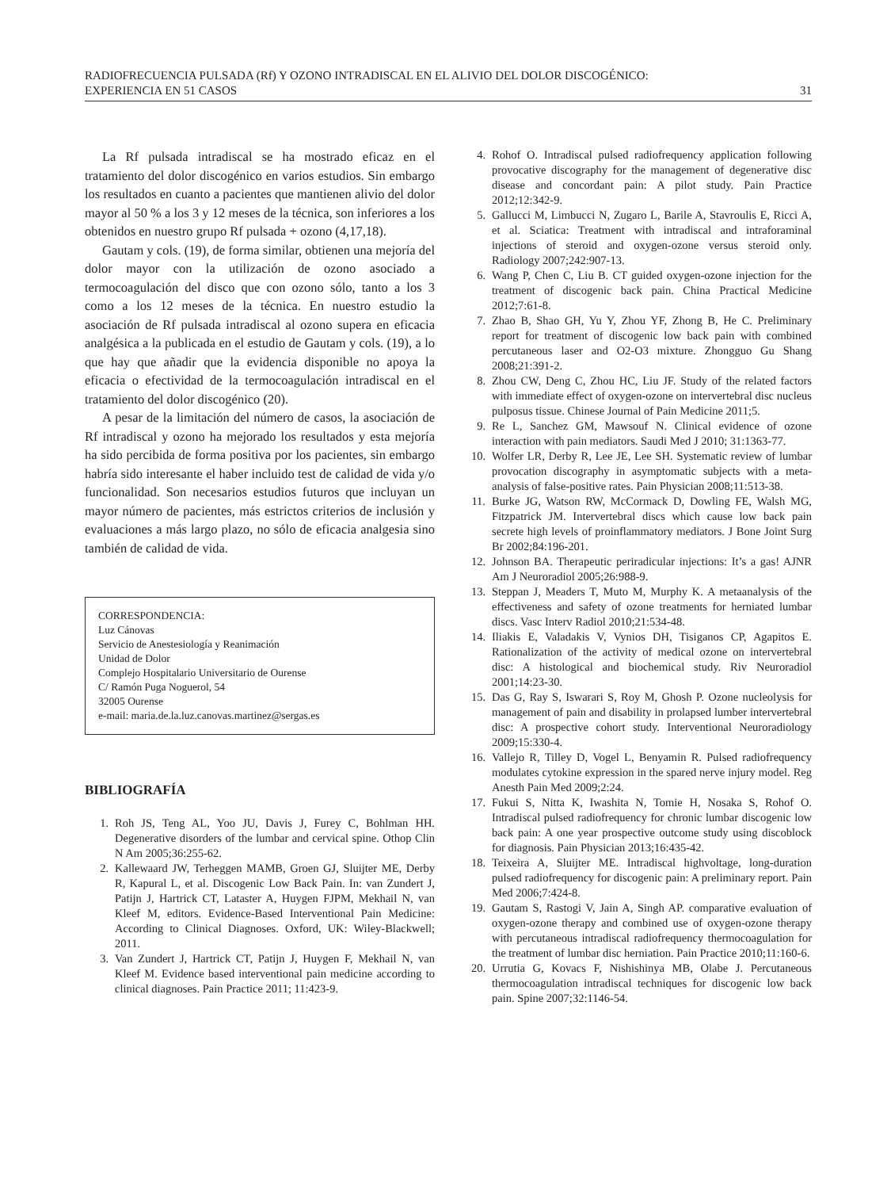RADIOFRECUENCIA PULSADA (Rf) Y OZONO INTRADISCAL EN EL ALIVIO DEL DOLOR DISCOGÉNICO:
EXPERIENCIA EN 51 CASOS
31
La Rf pulsada intradiscal se ha mostrado eficaz en el tratamiento del dolor discogénico en varios estudios. Sin embargo los resultados en cuanto a pacientes que mantienen alivio del dolor mayor al 50 % a los 3 y 12 meses de la técnica, son inferiores a los obtenidos en nuestro grupo Rf pulsada + ozono (4,17,18).
Gautam y cols. (19), de forma similar, obtienen una mejoría del dolor mayor con la utilización de ozono asociado a termocoagulación del disco que con ozono sólo, tanto a los 3 como a los 12 meses de la técnica. En nuestro estudio la asociación de Rf pulsada intradiscal al ozono supera en eficacia analgésica a la publicada en el estudio de Gautam y cols. (19), a lo que hay que añadir que la evidencia disponible no apoya la eficacia o efectividad de la termocoagulación intradiscal en el tratamiento del dolor discogénico (20).
A pesar de la limitación del número de casos, la asociación de Rf intradiscal y ozono ha mejorado los resultados y esta mejoría ha sido percibida de forma positiva por los pacientes, sin embargo habría sido interesante el haber incluido test de calidad de vida y/o funcionalidad. Son necesarios estudios futuros que incluyan un mayor número de pacientes, más estrictos criterios de inclusión y evaluaciones a más largo plazo, no sólo de eficacia analgesia sino también de calidad de vida.
CORRESPONDENCIA:
Luz Cánovas
Servicio de Anestesiología y Reanimación
Unidad de Dolor
Complejo Hospitalario Universitario de Ourense
C/ Ramón Puga Noguerol, 54
32005 Ourense
e-mail: maria.de.la.luz.canovas.martinez@sergas.es
BIBLIOGRAFÍA
1. Roh JS, Teng AL, Yoo JU, Davis J, Furey C, Bohlman HH. Degenerative disorders of the lumbar and cervical spine. Othop Clin N Am 2005;36:255-62.
2. Kallewaard JW, Terheggen MAMB, Groen GJ, Sluijter ME, Derby R, Kapural L, et al. Discogenic Low Back Pain. In: van Zundert J, Patijn J, Hartrick CT, Lataster A, Huygen FJPM, Mekhail N, van Kleef M, editors. Evidence-Based Interventional Pain Medicine: According to Clinical Diagnoses. Oxford, UK: Wiley-Blackwell; 2011.
3. Van Zundert J, Hartrick CT, Patijn J, Huygen F, Mekhail N, van Kleef M. Evidence based interventional pain medicine according to clinical diagnoses. Pain Practice 2011; 11:423-9.
4. Rohof O. Intradiscal pulsed radiofrequency application following provocative discography for the management of degenerative disc disease and concordant pain: A pilot study. Pain Practice 2012;12:342-9.
5. Gallucci M, Limbucci N, Zugaro L, Barile A, Stavroulis E, Ricci A, et al. Sciatica: Treatment with intradiscal and intraforaminal injections of steroid and oxygen-ozone versus steroid only. Radiology 2007;242:907-13.
6. Wang P, Chen C, Liu B. CT guided oxygen-ozone injection for the treatment of discogenic back pain. China Practical Medicine 2012;7:61-8.
7. Zhao B, Shao GH, Yu Y, Zhou YF, Zhong B, He C. Preliminary report for treatment of discogenic low back pain with combined percutaneous laser and O2-O3 mixture. Zhongguo Gu Shang 2008;21:391-2.
8. Zhou CW, Deng C, Zhou HC, Liu JF. Study of the related factors with immediate effect of oxygen-ozone on intervertebral disc nucleus pulposus tissue. Chinese Journal of Pain Medicine 2011;5.
9. Re L, Sanchez GM, Mawsouf N. Clinical evidence of ozone interaction with pain mediators. Saudi Med J 2010; 31:1363-77.
10. Wolfer LR, Derby R, Lee JE, Lee SH. Systematic review of lumbar provocation discography in asymptomatic subjects with a meta-analysis of false-positive rates. Pain Physician 2008;11:513-38.
11. Burke JG, Watson RW, McCormack D, Dowling FE, Walsh MG, Fitzpatrick JM. Intervertebral discs which cause low back pain secrete high levels of proinflammatory mediators. J Bone Joint Surg Br 2002;84:196-201.
12. Johnson BA. Therapeutic periradicular injections: It’s a gas! AJNR Am J Neuroradiol 2005;26:988-9.
13. Steppan J, Meaders T, Muto M, Murphy K. A metaanalysis of the effectiveness and safety of ozone treatments for herniated lumbar discs. Vasc Interv Radiol 2010;21:534-48.
14. Iliakis E, Valadakis V, Vynios DH, Tisiganos CP, Agapitos E. Rationalization of the activity of medical ozone on intervertebral disc: A histological and biochemical study. Riv Neuroradiol 2001;14:23-30.
15. Das G, Ray S, Iswarari S, Roy M, Ghosh P. Ozone nucleolysis for management of pain and disability in prolapsed lumber intervertebral disc: A prospective cohort study. Interventional Neuroradiology 2009;15:330-4.
16. Vallejo R, Tilley D, Vogel L, Benyamin R. Pulsed radiofrequency modulates cytokine expression in the spared nerve injury model. Reg Anesth Pain Med 2009;2:24.
17. Fukui S, Nitta K, Iwashita N, Tomie H, Nosaka S, Rohof O. Intradiscal pulsed radiofrequency for chronic lumbar discogenic low back pain: A one year prospective outcome study using discoblock for diagnosis. Pain Physician 2013;16:435-42.
18. Teixeira A, Sluijter ME. Intradiscal highvoltage, long-duration pulsed radiofrequency for discogenic pain: A preliminary report. Pain Med 2006;7:424-8.
19. Gautam S, Rastogi V, Jain A, Singh AP. comparative evaluation of oxygen-ozone therapy and combined use of oxygen-ozone therapy with percutaneous intradiscal radiofrequency thermocoagulation for the treatment of lumbar disc herniation. Pain Practice 2010;11:160-6.
20. Urrutia G, Kovacs F, Nishishinya MB, Olabe J. Percutaneous thermocoagulation intradiscal techniques for discogenic low back pain. Spine 2007;32:1146-54.